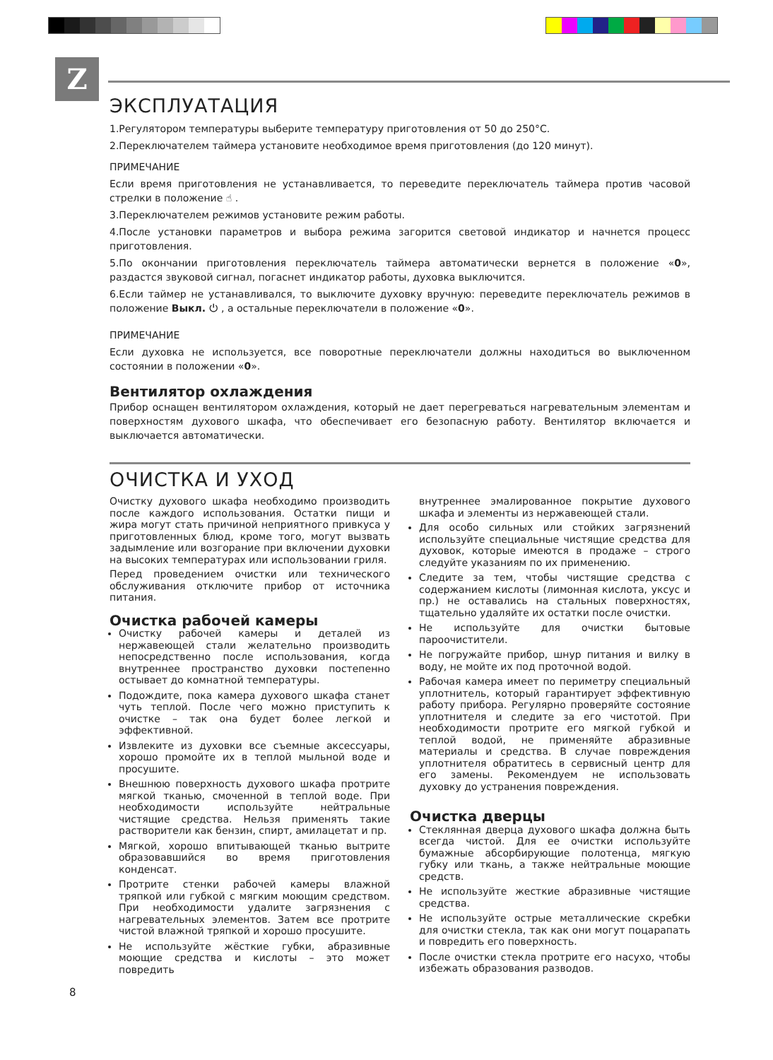Z
ЭКСПЛУАТАЦИЯ
1.Регулятором температуры выберите температуру приготовления от 50 до 250°С.
2.Переключателем таймера установите необходимое время приготовления (до 120 минут).
ПРИМЕЧАНИЕ
Если время приготовления не устанавливается, то переведите переключатель таймера против часовой стрелки в положение ☝ .
3.Переключателем режимов установите режим работы.
4.После установки параметров и выбора режима загорится световой индикатор и начнется процесс приготовления.
5.По окончании приготовления переключатель таймера автоматически вернется в положение «0», раздастся звуковой сигнал, погаснет индикатор работы, духовка выключится.
6.Если таймер не устанавливался, то выключите духовку вручную: переведите переключатель режимов в положение Выкл. ⏻ , а остальные переключатели в положение «0».
ПРИМЕЧАНИЕ
Если духовка не используется, все поворотные переключатели должны находиться во выключенном состоянии в положении «0».
Вентилятор охлаждения
Прибор оснащен вентилятором охлаждения, который не дает перегреваться нагревательным элементам и поверхностям духового шкафа, что обеспечивает его безопасную работу. Вентилятор включается и выключается автоматически.
ОЧИСТКА И УХОД
Очистку духового шкафа необходимо производить после каждого использования. Остатки пищи и жира могут стать причиной неприятного привкуса у приготовленных блюд, кроме того, могут вызвать задымление или возгорание при включении духовки на высоких температурах или использовании гриля.
Перед проведением очистки или технического обслуживания отключите прибор от источника питания.
Очистка рабочей камеры
Очистку рабочей камеры и деталей из нержавеющей стали желательно производить непосредственно после использования, когда внутреннее пространство духовки постепенно остывает до комнатной температуры.
Подождите, пока камера духового шкафа станет чуть теплой. После чего можно приступить к очистке – так она будет более легкой и эффективной.
Извлеките из духовки все съемные аксессуары, хорошо промойте их в теплой мыльной воде и просушите.
Внешнюю поверхность духового шкафа протрите мягкой тканью, смоченной в теплой воде. При необходимости используйте нейтральные чистящие средства. Нельзя применять такие растворители как бензин, спирт, амилацетат и пр.
Мягкой, хорошо впитывающей тканью вытрите образовавшийся во время приготовления конденсат.
Протрите стенки рабочей камеры влажной тряпкой или губкой с мягким моющим средством. При необходимости удалите загрязнения с нагревательных элементов. Затем все протрите чистой влажной тряпкой и хорошо просушите.
Не используйте жёсткие губки, абразивные моющие средства и кислоты – это может повредить
внутреннее эмалированное покрытие духового шкафа и элементы из нержавеющей стали.
Для особо сильных или стойких загрязнений используйте специальные чистящие средства для духовок, которые имеются в продаже – строго следуйте указаниям по их применению.
Следите за тем, чтобы чистящие средства с содержанием кислоты (лимонная кислота, уксус и пр.) не оставались на стальных поверхностях, тщательно удаляйте их остатки после очистки.
Не используйте для очистки бытовые пароочистители.
Не погружайте прибор, шнур питания и вилку в воду, не мойте их под проточной водой.
Рабочая камера имеет по периметру специальный уплотнитель, который гарантирует эффективную работу прибора. Регулярно проверяйте состояние уплотнителя и следите за его чистотой. При необходимости протрите его мягкой губкой и теплой водой, не применяйте абразивные материалы и средства. В случае повреждения уплотнителя обратитесь в сервисный центр для его замены. Рекомендуем не использовать духовку до устранения повреждения.
Очистка дверцы
Стеклянная дверца духового шкафа должна быть всегда чистой. Для ее очистки используйте бумажные абсорбирующие полотенца, мягкую губку или ткань, а также нейтральные моющие средств.
Не используйте жесткие абразивные чистящие средства.
Не используйте острые металлические скребки для очистки стекла, так как они могут поцарапать и повредить его поверхность.
После очистки стекла протрите его насухо, чтобы избежать образования разводов.
8